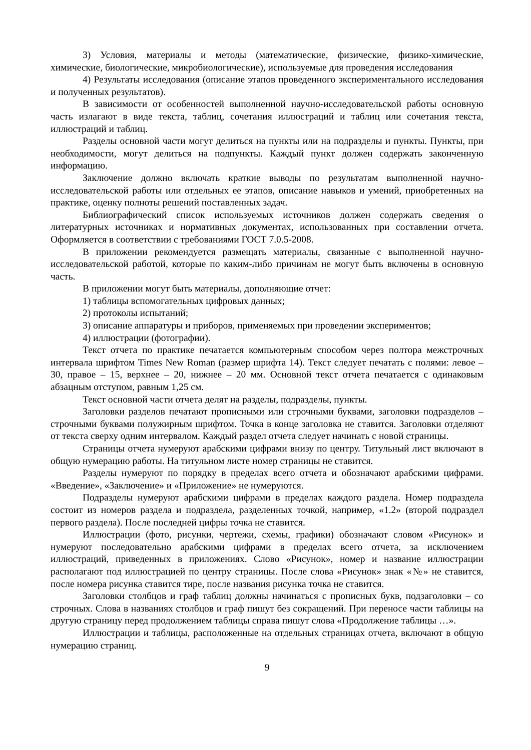3) Условия, материалы и методы (математические, физические, физико-химические, химические, биологические, микробиологические), используемые для проведения исследования
4) Результаты исследования (описание этапов проведенного экспериментального исследования и полученных результатов).
В зависимости от особенностей выполненной научно-исследовательской работы основную часть излагают в виде текста, таблиц, сочетания иллюстраций и таблиц или сочетания текста, иллюстраций и таблиц.
Разделы основной части могут делиться на пункты или на подразделы и пункты. Пункты, при необходимости, могут делиться на подпункты. Каждый пункт должен содержать законченную информацию.
Заключение должно включать краткие выводы по результатам выполненной научно-исследовательской работы или отдельных ее этапов, описание навыков и умений, приобретенных на практике, оценку полноты решений поставленных задач.
Библиографический список используемых источников должен содержать сведения о литературных источниках и нормативных документах, использованных при составлении отчета. Оформляется в соответствии с требованиями ГОСТ 7.0.5-2008.
В приложении рекомендуется размещать материалы, связанные с выполненной научно-исследовательской работой, которые по каким-либо причинам не могут быть включены в основную часть.
В приложении могут быть материалы, дополняющие отчет:
1) таблицы вспомогательных цифровых данных;
2) протоколы испытаний;
3) описание аппаратуры и приборов, применяемых при проведении экспериментов;
4) иллюстрации (фотографии).
Текст отчета по практике печатается компьютерным способом через полтора межстрочных интервала шрифтом Times New Roman (размер шрифта 14). Текст следует печатать с полями: левое – 30, правое – 15, верхнее – 20, нижнее – 20 мм. Основной текст отчета печатается с одинаковым абзацным отступом, равным 1,25 см.
Текст основной части отчета делят на разделы, подразделы, пункты.
Заголовки разделов печатают прописными или строчными буквами, заголовки подразделов – строчными буквами полужирным шрифтом. Точка в конце заголовка не ставится. Заголовки отделяют от текста сверху одним интервалом. Каждый раздел отчета следует начинать с новой страницы.
Страницы отчета нумеруют арабскими цифрами внизу по центру. Титульный лист включают в общую нумерацию работы. На титульном листе номер страницы не ставится.
Разделы нумеруют по порядку в пределах всего отчета и обозначают арабскими цифрами. «Введение», «Заключение» и «Приложение» не нумеруются.
Подразделы нумеруют арабскими цифрами в пределах каждого раздела. Номер подраздела состоит из номеров раздела и подраздела, разделенных точкой, например, «1.2» (второй подраздел первого раздела). После последней цифры точка не ставится.
Иллюстрации (фото, рисунки, чертежи, схемы, графики) обозначают словом «Рисунок» и нумеруют последовательно арабскими цифрами в пределах всего отчета, за исключением иллюстраций, приведенных в приложениях. Слово «Рисунок», номер и название иллюстрации располагают под иллюстрацией по центру страницы. После слова «Рисунок» знак «№» не ставится, после номера рисунка ставится тире, после названия рисунка точка не ставится.
Заголовки столбцов и граф таблиц должны начинаться с прописных букв, подзаголовки – со строчных. Слова в названиях столбцов и граф пишут без сокращений. При переносе части таблицы на другую страницу перед продолжением таблицы справа пишут слова «Продолжение таблицы …».
Иллюстрации и таблицы, расположенные на отдельных страницах отчета, включают в общую нумерацию страниц.
9